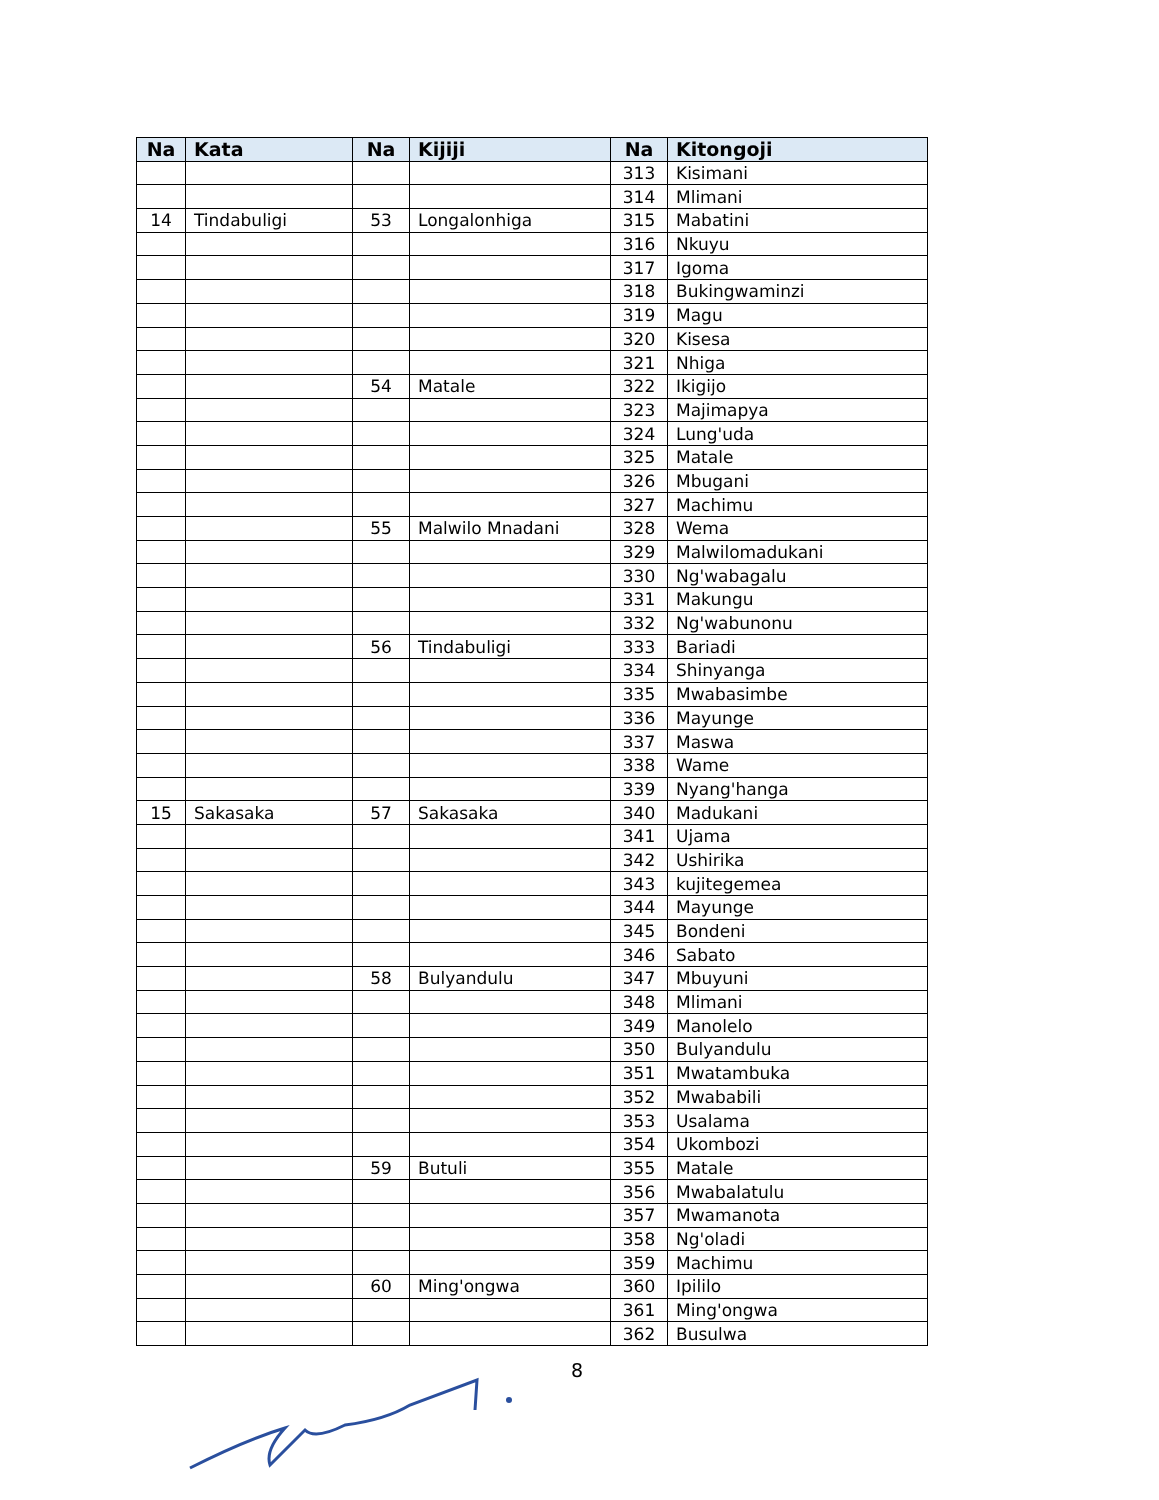| Na | Kata | Na | Kijiji | Na | Kitongoji |
| --- | --- | --- | --- | --- | --- |
| | | | | 313 | Kisimani |
| | | | | 314 | Mlimani |
| 14 | Tindabuligi | 53 | Longalonhiga | 315 | Mabatini |
| | | | | 316 | Nkuyu |
| | | | | 317 | Igoma |
| | | | | 318 | Bukingwaminzi |
| | | | | 319 | Magu |
| | | | | 320 | Kisesa |
| | | | | 321 | Nhiga |
| | | 54 | Matale | 322 | Ikigijo |
| | | | | 323 | Majimapya |
| | | | | 324 | Lung'uda |
| | | | | 325 | Matale |
| | | | | 326 | Mbugani |
| | | | | 327 | Machimu |
| | | 55 | Malwilo Mnadani | 328 | Wema |
| | | | | 329 | Malwilomadukani |
| | | | | 330 | Ng'wabagalu |
| | | | | 331 | Makungu |
| | | | | 332 | Ng'wabunonu |
| | | 56 | Tindabuligi | 333 | Bariadi |
| | | | | 334 | Shinyanga |
| | | | | 335 | Mwabasimbe |
| | | | | 336 | Mayunge |
| | | | | 337 | Maswa |
| | | | | 338 | Wame |
| | | | | 339 | Nyang'hanga |
| 15 | Sakasaka | 57 | Sakasaka | 340 | Madukani |
| | | | | 341 | Ujama |
| | | | | 342 | Ushirika |
| | | | | 343 | kujitegemea |
| | | | | 344 | Mayunge |
| | | | | 345 | Bondeni |
| | | | | 346 | Sabato |
| | | 58 | Bulyandulu | 347 | Mbuyuni |
| | | | | 348 | Mlimani |
| | | | | 349 | Manolelo |
| | | | | 350 | Bulyandulu |
| | | | | 351 | Mwatambuka |
| | | | | 352 | Mwababili |
| | | | | 353 | Usalama |
| | | | | 354 | Ukombozi |
| | | 59 | Butuli | 355 | Matale |
| | | | | 356 | Mwabalatulu |
| | | | | 357 | Mwamanota |
| | | | | 358 | Ng'oladi |
| | | | | 359 | Machimu |
| | | 60 | Ming'ongwa | 360 | Ipililo |
| | | | | 361 | Ming'ongwa |
| | | | | 362 | Busulwa |
8